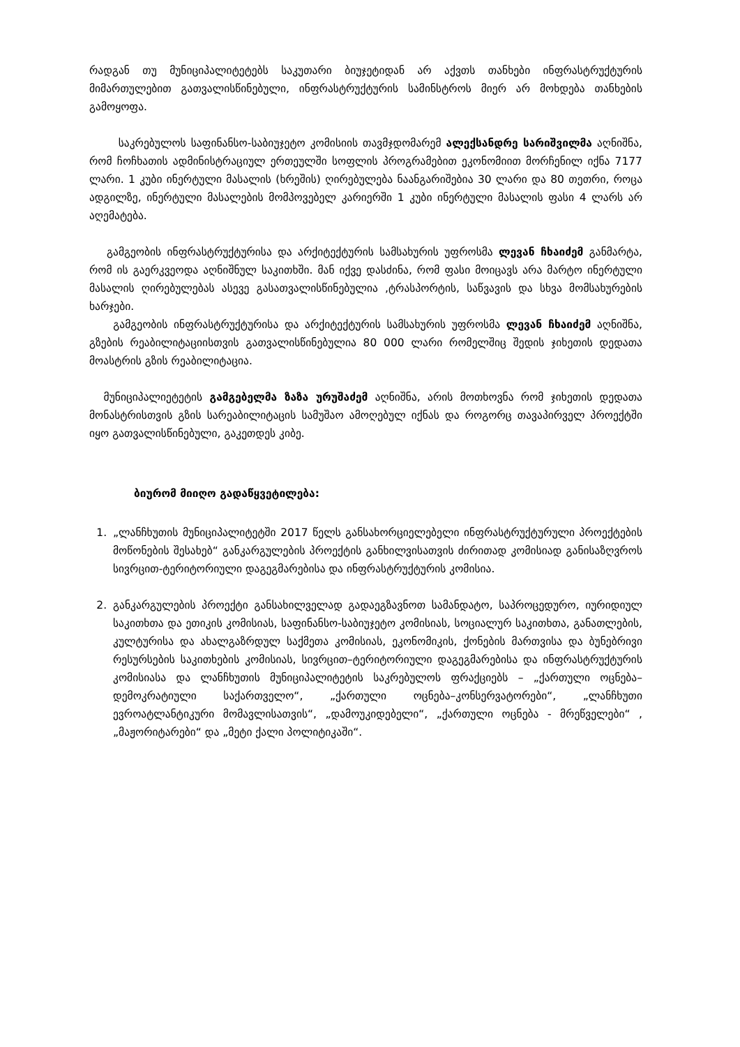რადგან თუ მუნიციპალიტეტებს საკუთარი ბიუჯეტიდან არ აქვთს თანხები ინფრასტრუქტურის მიმართულებით გათვალისწინებული, ინფრასტრუქტურის სამინსტროს მიერ არ მოხდება თანხების გამოყოფა.
საკრებულოს საფინანსო-საბიუჯეტო კომისიის თავმჯდომარემ ალექსანდრე სარიშვილმა აღნიშნა, რომ ჩოჩხათის ადმინისტრაციულ ერთეულში სოფლის პროგრამებით ეკონომიით მორჩენილ იქნა 7177 ლარი. 1 კუბი ინერტული მასალის (ხრეშის) ღირებულება ნაანგარიშებია 30 ლარი და 80 თეთრი, როცა ადგილზე, ინერტული მასალების მომპოვებელ კარიერში 1 კუბი ინერტული მასალის ფასი 4 ლარს არ აღემატება.
გამგეობის ინფრასტრუქტურისა და არქიტექტურის სამსახურის უფროსმა ლევან ჩხაიძემ განმარტა, რომ ის გაერკვეოდა აღნიშნულ საკითხში. მან იქვე დასძინა, რომ ფასი მოიცავს არა მარტო ინერტული მასალის ღირებულებას ასევე გასათვალისწინებულია ,ტრასპორტის, საწვავის და სხვა მომსახურების ხარჯები.
გამგეობის ინფრასტრუქტურისა და არქიტექტურის სამსახურის უფროსმა ლევან ჩხაიძემ აღნიშნა, გზების რეაბილიტაციისთვის გათვალისწინებულია 80 000 ლარი რომელშიც შედის ჯიხეთის დედათა მოასტრის გზის რეაბილიტაცია.
მუნიციპალიეტეტის გამგებელმა ზაზა ურუშაძემ აღნიშნა, არის მოთხოვნა რომ ჯიხეთის დედათა მონასტრისთვის გზის სარეაბილიტაცის სამუშაო ამოღებულ იქნას და როგორც თავაპირველ პროექტში იყო გათვალისწინებული, გაკეთდეს კიბე.
ბიურომ მიიღო გადაწყვეტილება:
1. „ლანჩხუთის მუნიციპალიტეტში 2017 წელს განსახორციელებელი ინფრასტრუქტურული პროექტების მოწონების შესახებ“ განკარგულების პროექტის განხილვისათვის ძირითად კომისიად განისაზღვროს სივრცით-ტერიტორიული დაგეგმარებისა და ინფრასტრუქტურის კომისია.
2. განკარგულების პროექტი განსახილველად გადაეგზავნოთ სამანდატო, საპროცედურო, იურიდიულ საკითხთა და ეთიკის კომისიას, საფინანსო-საბიუჯეტო კომისიას, სოციალურ საკითხთა, განათლების, კულტურისა და ახალგაზრდულ საქმეთა კომისიას, ეკონომიკის, ქონების მართვისა და ბუნებრივი რესურსების საკითხების კომისიას, სივრცით–ტერიტორიული დაგეგმარებისა და ინფრასტრუქტურის კომისიასა და ლანჩხუთის მუნიციპალიტეტის საკრებულოს ფრაქციებს – „ქართული ოცნება–დემოკრატიული საქართველო“, „ქართული ოცნება–კონსერვატორები“, „ლანჩხუთი ევროატლანტიკური მომავლისათვის“, „დამოუკიდებელი“, „ქართული ოცნება - მრეწველები“ , „მაჟორიტარები“ და „მეტი ქალი პოლიტიკაში“.